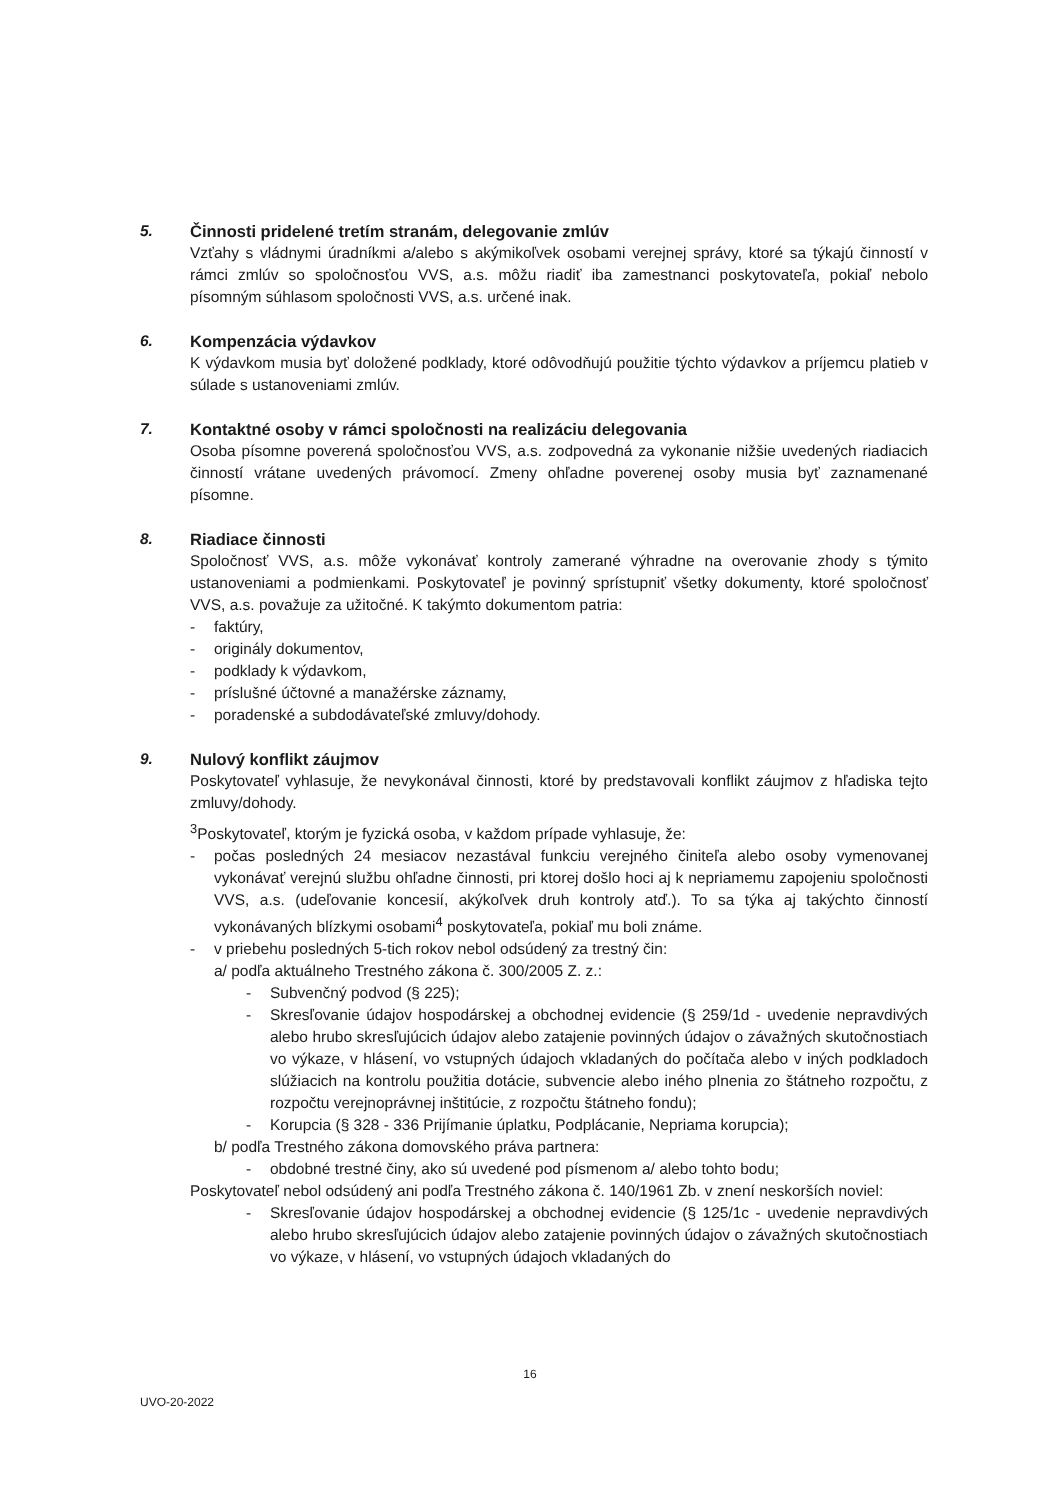5. Činnosti pridelené tretím stranám, delegovanie zmlúv
Vzťahy s vládnymi úradníkmi a/alebo s akýmikoľvek osobami verejnej správy, ktoré sa týkajú činností v rámci zmlúv so spoločnosťou VVS, a.s. môžu riadiť iba zamestnanci poskytovateľa, pokiaľ nebolo písomným súhlasom spoločnosti VVS, a.s. určené inak.
6. Kompenzácia výdavkov
K výdavkom musia byť doložené podklady, ktoré odôvodňujú použitie týchto výdavkov a príjemcu platieb v súlade s ustanoveniami zmlúv.
7. Kontaktné osoby v rámci spoločnosti na realizáciu delegovania
Osoba písomne poverená spoločnosťou VVS, a.s. zodpovedná za vykonanie nižšie uvedených riadiacich činností vrátane uvedených právomocí. Zmeny ohľadne poverenej osoby musia byť zaznamenané písomne.
8. Riadiace činnosti
Spoločnosť VVS, a.s. môže vykonávať kontroly zamerané výhradne na overovanie zhody s týmito ustanoveniami a podmienkami. Poskytovateľ je povinný sprístupniť všetky dokumenty, ktoré spoločnosť VVS, a.s. považuje za užitočné. K takýmto dokumentom patria:
- faktúry,
- originály dokumentov,
- podklady k výdavkom,
- príslušné účtovné a manažérske záznamy,
- poradenské a subdodávateľské zmluvy/dohody.
9. Nulový konflikt záujmov
Poskytovateľ vyhlasuje, že nevykonával činnosti, ktoré by predstavovali konflikt záujmov z hľadiska tejto zmluvy/dohody.
<sup>3</sup> Poskytovateľ, ktorým je fyzická osoba, v každom prípade vyhlasuje, že:
- počas posledných 24 mesiacov nezastával funkciu verejného činiteľa alebo osoby vymenovanej vykonávať verejnú službu ohľadne činnosti, pri ktorej došlo hoci aj k nepriamemu zapojeniu spoločnosti VVS, a.s. (udeľovanie koncesií, akýkoľvek druh kontroly atď.). To sa týka aj takýchto činností vykonávaných blízkymi osobami<sup>4</sup> poskytovateľa, pokiaľ mu boli známe.
- v priebehu posledných 5-tich rokov nebol odsúdený za trestný čin:
a/ podľa aktuálneho Trestného zákona č. 300/2005 Z. z.:
- Subvenčný podvod (§ 225);
- Skresľovanie údajov hospodárskej a obchodnej evidencie (§ 259/1d - uvedenie nepravdivých alebo hrubo skresľujúcich údajov alebo zatajenie povinných údajov o závažných skutočnostiach vo výkaze, v hlásení, vo vstupných údajoch vkladaných do počítača alebo v iných podkladoch slúžiacich na kontrolu použitia dotácie, subvencie alebo iného plnenia zo štátneho rozpočtu, z rozpočtu verejnoprávnej inštitúcie, z rozpočtu štátneho fondu);
- Korupcia (§ 328 - 336 Prijímanie úplatku, Podplácanie, Nepriama korupcia);
b/ podľa Trestného zákona domovského práva partnera:
- obdobné trestné činy, ako sú uvedené pod písmenom a/ alebo tohto bodu;
Poskytovateľ nebol odsúdený ani podľa Trestného zákona č. 140/1961 Zb. v znení neskorších noviel:
- Skresľovanie údajov hospodárskej a obchodnej evidencie (§ 125/1c - uvedenie nepravdivých alebo hrubo skresľujúcich údajov alebo zatajenie povinných údajov o závažných skutočnostiach vo výkaze, v hlásení, vo vstupných údajoch vkladaných do
16
UVO-20-2022